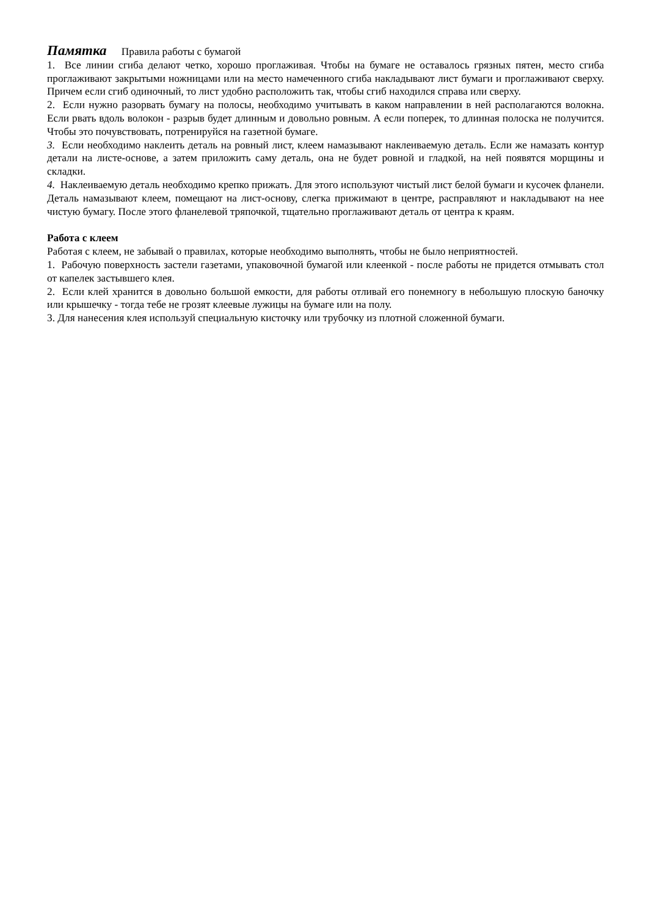Памятка Правила работы с бумагой
1. Все линии сгиба делают четко, хорошо проглаживая. Чтобы на бумаге не оставалось грязных пятен, место сгиба проглаживают закрытыми ножницами или на место намеченного сгиба накладывают лист бумаги и проглаживают сверху. Причем если сгиб одиночный, то лист удобно расположить так, чтобы сгиб находился справа или сверху.
2. Если нужно разорвать бумагу на полосы, необходимо учитывать в каком направлении в ней располагаются волокна. Если рвать вдоль волокон - разрыв будет длинным и довольно ровным. А если поперек, то длинная полоска не получится. Чтобы это почувствовать, потренируйся на газетной бумаге.
3. Если необходимо наклеить деталь на ровный лист, клеем намазывают наклеиваемую деталь. Если же намазать контур детали на листе-основе, а затем приложить саму деталь, она не будет ровной и гладкой, на ней появятся морщины и складки.
4. Наклеиваемую деталь необходимо крепко прижать. Для этого используют чистый лист белой бумаги и кусочек фланели. Деталь намазывают клеем, помещают на лист-основу, слегка прижимают в центре, расправляют и накладывают на нее чистую бумагу. После этого фланелевой тряпочкой, тщательно проглаживают деталь от центра к краям.
Работа с клеем
Работая с клеем, не забывай о правилах, которые необходимо выполнять, чтобы не было неприятностей.
1. Рабочую поверхность застели газетами, упаковочной бумагой или клеенкой - после работы не придется отмывать стол от капелек застывшего клея.
2. Если клей хранится в довольно большой емкости, для работы отливай его понемногу в небольшую плоскую баночку или крышечку - тогда тебе не грозят клеевые лужицы на бумаге или на полу.
3. Для нанесения клея используй специальную кисточку или трубочку из плотной сложенной бумаги.